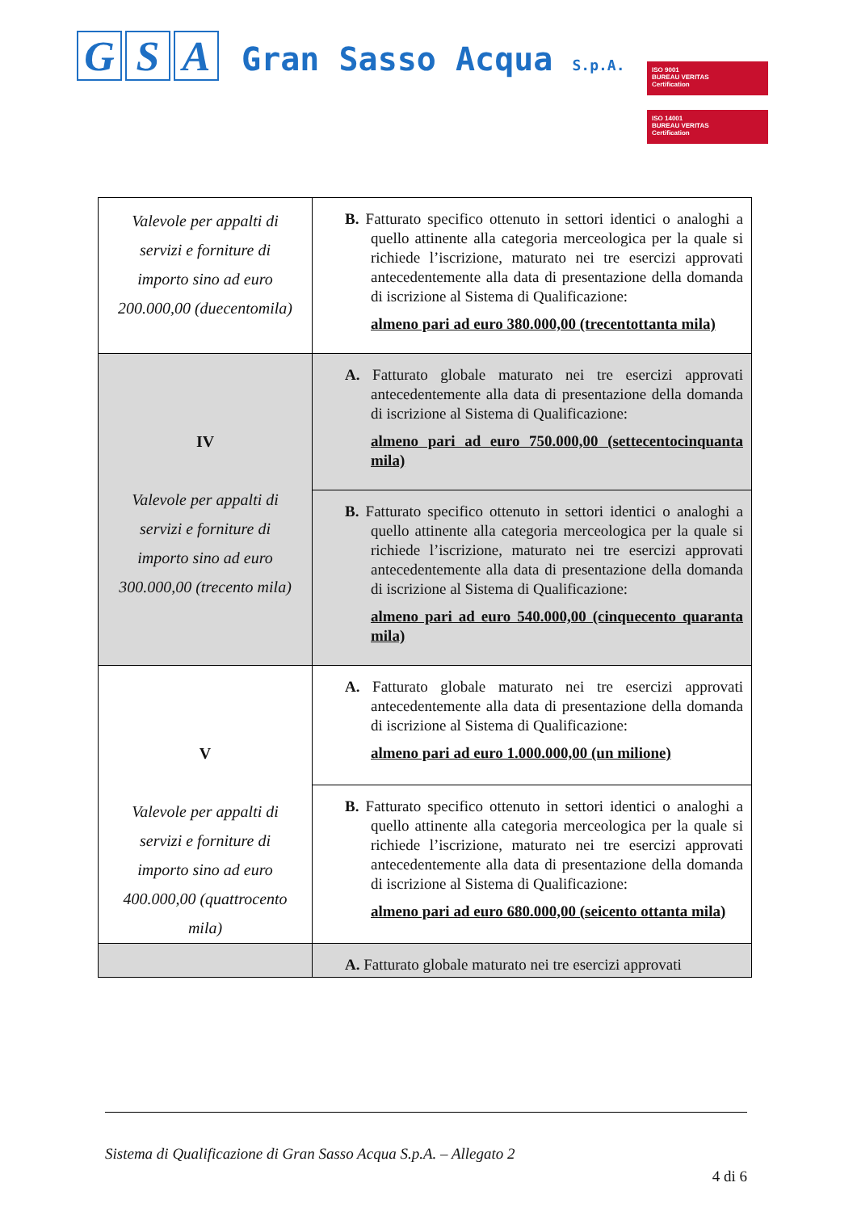G S A Gran Sasso Acqua S.p.A.
ISO 9001
BUREAU VERITAS
Certification
ISO 14001
BUREAU VERITAS
Certification
| Valevole per appalti di servizi e forniture di importo sino ad euro 200.000,00 (duecentomila) | B. Fatturato specifico ottenuto in settori identici o analoghi a quello attinente alla categoria merceologica per la quale si richiede l’iscrizione, maturato nei tre esercizi approvati antecedentemente alla data di presentazione della domanda di iscrizione al Sistema di Qualificazione: almeno pari ad euro 380.000,00 (trecentottanta mila) |
| IV Valevole per appalti di servizi e forniture di importo sino ad euro 300.000,00 (trecento mila) | A. Fatturato globale maturato nei tre esercizi approvati antecedentemente alla data di presentazione della domanda di iscrizione al Sistema di Qualificazione: almeno pari ad euro 750.000,00 (settecentocinquanta mila) |
| | B. Fatturato specifico ottenuto in settori identici o analoghi a quello attinente alla categoria merceologica per la quale si richiede l’iscrizione, maturato nei tre esercizi approvati antecedentemente alla data di presentazione della domanda di iscrizione al Sistema di Qualificazione: almeno pari ad euro 540.000,00 (cinquecento quaranta mila) |
| V Valevole per appalti di servizi e forniture di importo sino ad euro 400.000,00 (quattrocento mila) | A. Fatturato globale maturato nei tre esercizi approvati antecedentemente alla data di presentazione della domanda di iscrizione al Sistema di Qualificazione: almeno pari ad euro 1.000.000,00 (un milione) |
| | B. Fatturato specifico ottenuto in settori identici o analoghi a quello attinente alla categoria merceologica per la quale si richiede l’iscrizione, maturato nei tre esercizi approvati antecedentemente alla data di presentazione della domanda di iscrizione al Sistema di Qualificazione: almeno pari ad euro 680.000,00 (seicento ottanta mila) |
| | A. Fatturato globale maturato nei tre esercizi approvati |
Sistema di Qualificazione di Gran Sasso Acqua S.p.A. – Allegato 2
4 di 6